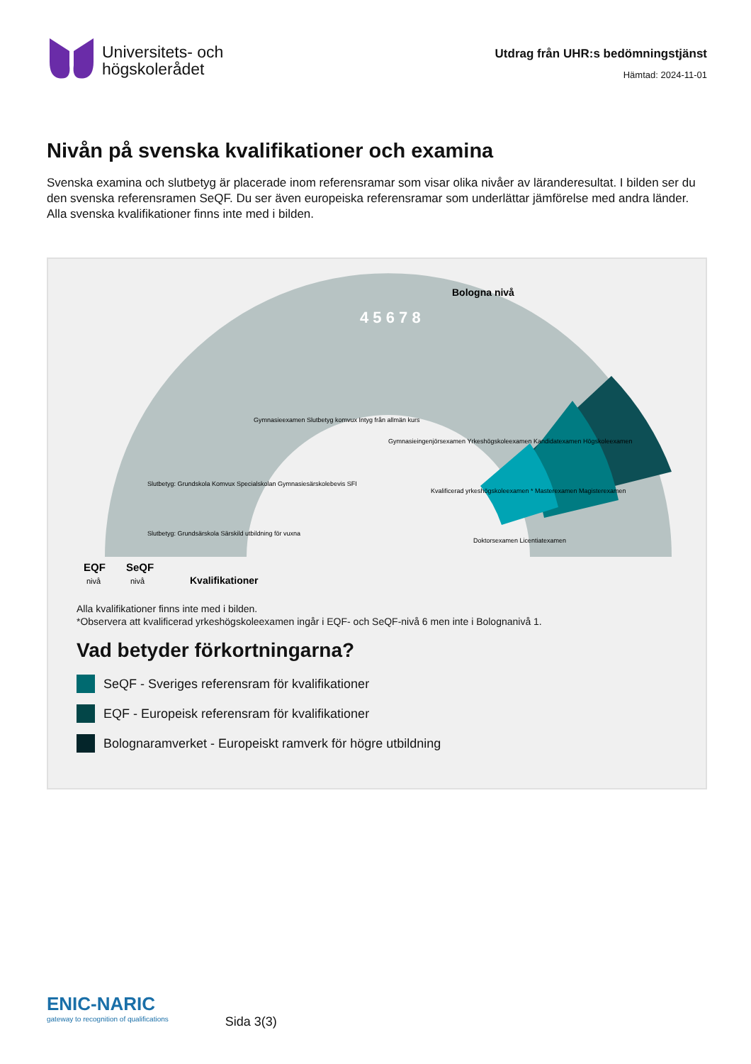Universitets- och
högskolerådet
Utdrag från UHR:s bedömningstjänst
Hämtad: 2024-11-01
Nivån på svenska kvalifikationer och examina
Svenska examina och slutbetyg är placerade inom referensramar som visar olika nivåer av läranderesultat. I bilden ser du den svenska referensramen SeQF. Du ser även europeiska referensramar som underlättar jämförelse med andra länder. Alla svenska kvalifikationer finns inte med i bilden.
Bologna nivå
EQF
SeQF
nivå
nivå
Kvalifikationer
4 5 6 7 8
Gymnasieexamen Slutbetyg komvux Intyg från allmän kurs
Gymnasieingenjörsexamen Yrkeshögskoleexamen Kandidatexamen Högskoleexamen
Slutbetyg: Grundskola Komvux Specialskolan Gymnasiesärskolebevis SFI
Slutbetyg: Grundsärskola Särskild utbildning för vuxna
Kvalificerad yrkeshögskoleexamen * Masterexamen Magisterexamen
Doktorsexamen Licentiatexamen
Alla kvalifikationer finns inte med i bilden.
*Observera att kvalificerad yrkeshögskoleexamen ingår i EQF- och SeQF-nivå 6 men inte i Bolognanivå 1.
Vad betyder förkortningarna?
SeQF - Sveriges referensram för kvalifikationer
EQF - Europeisk referensram för kvalifikationer
Bolognaramverket - Europeiskt ramverk för högre utbildning
ENIC-NARIC
gateway to recognition of qualifications
Sida 3(3)